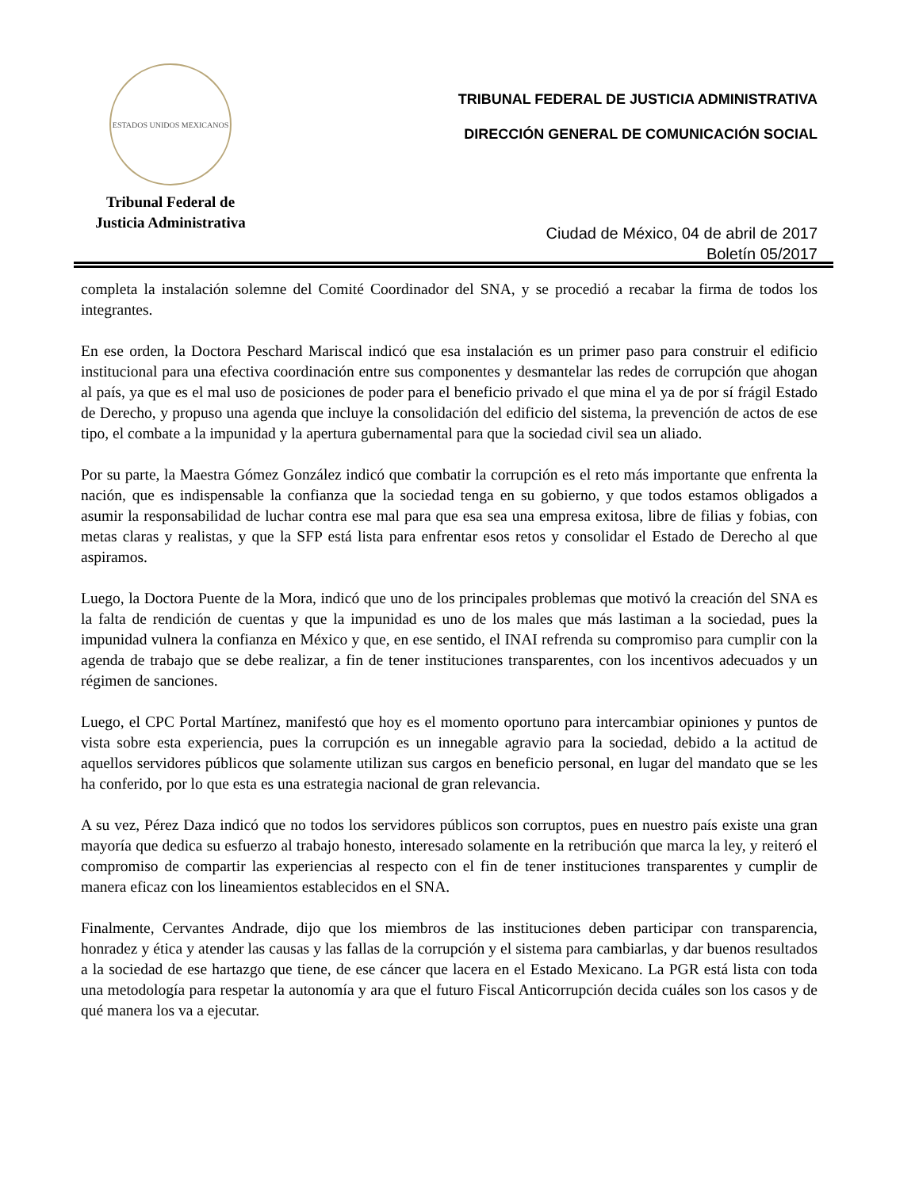ESTADOS UNIDOS MEXICANOS
Tribunal Federal de
Justicia Administrativa
TRIBUNAL FEDERAL DE JUSTICIA ADMINISTRATIVA
DIRECCIÓN GENERAL DE COMUNICACIÓN SOCIAL
Ciudad de México, 04 de abril de 2017
Boletín 05/2017
completa la instalación solemne del Comité Coordinador del SNA, y se procedió a recabar la firma de todos los integrantes.
En ese orden, la Doctora Peschard Mariscal indicó que esa instalación es un primer paso para construir el edificio institucional para una efectiva coordinación entre sus componentes y desmantelar las redes de corrupción que ahogan al país, ya que es el mal uso de posiciones de poder para el beneficio privado el que mina el ya de por sí frágil Estado de Derecho, y propuso una agenda que incluye la consolidación del edificio del sistema, la prevención de actos de ese tipo, el combate a la impunidad y la apertura gubernamental para que la sociedad civil sea un aliado.
Por su parte, la Maestra Gómez González indicó que combatir la corrupción es el reto más importante que enfrenta la nación, que es indispensable la confianza que la sociedad tenga en su gobierno, y que todos estamos obligados a asumir la responsabilidad de luchar contra ese mal para que esa sea una empresa exitosa, libre de filias y fobias, con metas claras y realistas, y que la SFP está lista para enfrentar esos retos y consolidar el Estado de Derecho al que aspiramos.
Luego, la Doctora Puente de la Mora, indicó que uno de los principales problemas que motivó la creación del SNA es la falta de rendición de cuentas y que la impunidad es uno de los males que más lastiman a la sociedad, pues la impunidad vulnera la confianza en México y que, en ese sentido, el INAI refrenda su compromiso para cumplir con la agenda de trabajo que se debe realizar, a fin de tener instituciones transparentes, con los incentivos adecuados y un régimen de sanciones.
Luego, el CPC Portal Martínez, manifestó que hoy es el momento oportuno para intercambiar opiniones y puntos de vista sobre esta experiencia, pues la corrupción es un innegable agravio para la sociedad, debido a la actitud de aquellos servidores públicos que solamente utilizan sus cargos en beneficio personal, en lugar del mandato que se les ha conferido, por lo que esta es una estrategia nacional de gran relevancia.
A su vez, Pérez Daza indicó que no todos los servidores públicos son corruptos, pues en nuestro país existe una gran mayoría que dedica su esfuerzo al trabajo honesto, interesado solamente en la retribución que marca la ley, y reiteró el compromiso de compartir las experiencias al respecto con el fin de tener instituciones transparentes y cumplir de manera eficaz con los lineamientos establecidos en el SNA.
Finalmente, Cervantes Andrade, dijo que los miembros de las instituciones deben participar con transparencia, honradez y ética y atender las causas y las fallas de la corrupción y el sistema para cambiarlas, y dar buenos resultados a la sociedad de ese hartazgo que tiene, de ese cáncer que lacera en el Estado Mexicano. La PGR está lista con toda una metodología para respetar la autonomía y ara que el futuro Fiscal Anticorrupción decida cuáles son los casos y de qué manera los va a ejecutar.